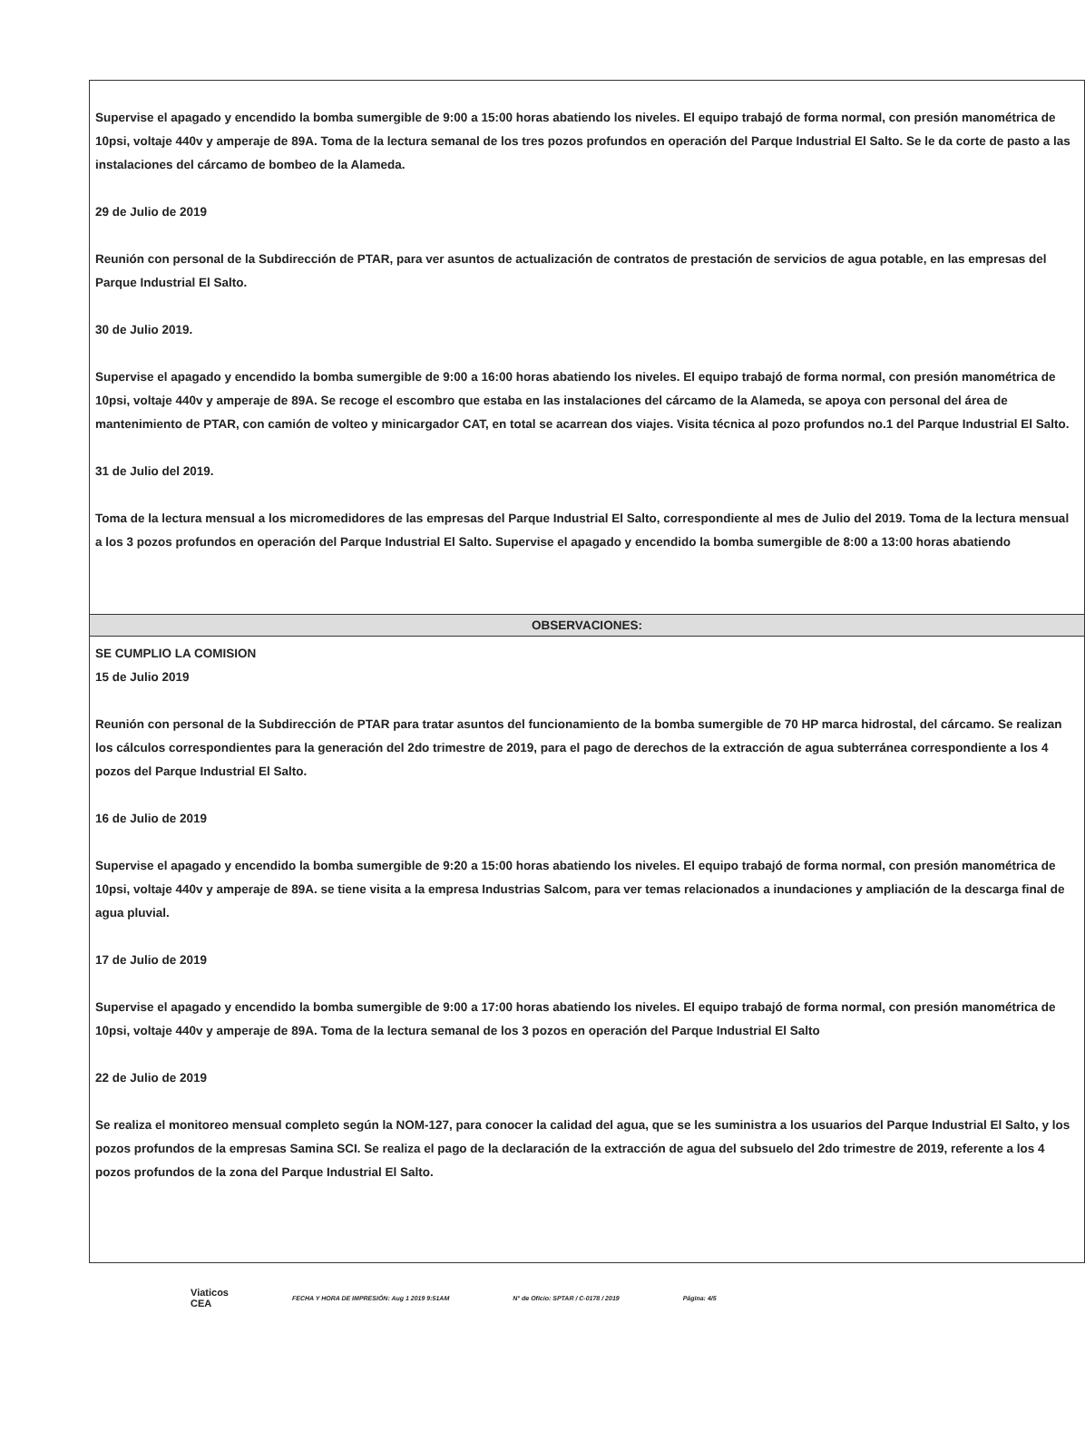Supervise el apagado y encendido la bomba sumergible de 9:00 a 15:00 horas abatiendo los niveles. El equipo trabajó de forma normal, con presión manométrica de 10psi, voltaje 440v y amperaje de 89A. Toma de la lectura semanal de los tres pozos profundos en operación del Parque Industrial El Salto. Se le da corte de pasto a las instalaciones del cárcamo de bombeo de la Alameda.
29 de Julio de 2019
Reunión con personal de la Subdirección de PTAR, para ver asuntos de actualización de contratos de prestación de servicios de agua potable, en las empresas del Parque Industrial El Salto.
30 de Julio 2019.
Supervise el apagado y encendido la bomba sumergible de 9:00 a 16:00 horas abatiendo los niveles. El equipo trabajó de forma normal, con presión manométrica de 10psi, voltaje 440v y amperaje de 89A. Se recoge el escombro que estaba en las instalaciones del cárcamo de la Alameda, se apoya con personal del área de mantenimiento de PTAR, con camión de volteo y minicargador CAT, en total se acarrean dos viajes. Visita técnica al pozo profundos no.1 del Parque Industrial El Salto.
31 de Julio del 2019.
Toma de la lectura mensual a los micromedidores de las empresas del Parque Industrial El Salto, correspondiente al mes de Julio del 2019. Toma de la lectura mensual a los 3 pozos profundos en operación del Parque Industrial El Salto. Supervise el apagado y encendido la bomba sumergible de 8:00 a 13:00 horas abatiendo
OBSERVACIONES:
SE CUMPLIO LA COMISION
15 de Julio 2019
Reunión con personal de la Subdirección de PTAR para tratar asuntos del funcionamiento de la bomba sumergible de 70 HP marca hidrostal, del cárcamo. Se realizan los cálculos correspondientes para la generación del 2do trimestre de 2019, para el pago de derechos de la extracción de agua subterránea correspondiente a los 4 pozos del Parque Industrial El Salto.
16 de Julio de 2019
Supervise el apagado y encendido la bomba sumergible de 9:20 a 15:00 horas abatiendo los niveles. El equipo trabajó de forma normal, con presión manométrica de 10psi, voltaje 440v y amperaje de 89A. se tiene visita a la empresa Industrias Salcom, para ver temas relacionados a inundaciones y ampliación de la descarga final de agua pluvial.
17 de Julio de 2019
Supervise el apagado y encendido la bomba sumergible de 9:00 a 17:00 horas abatiendo los niveles. El equipo trabajó de forma normal, con presión manométrica de 10psi, voltaje 440v y amperaje de 89A. Toma de la lectura semanal de los 3 pozos en operación del Parque Industrial El Salto
22 de Julio de 2019
Se realiza el monitoreo mensual completo según la NOM-127, para conocer la calidad del agua, que se les suministra a los usuarios del Parque Industrial El Salto, y los pozos profundos de la empresas Samina SCI. Se realiza el pago de la declaración de la extracción de agua del subsuelo del 2do trimestre de 2019, referente a los 4 pozos profundos de la zona del Parque Industrial El Salto.
Viaticos
CEA FECHA Y HORA DE IMPRESIÓN: Aug 1 2019 9:51AM N° de Oficio: SPTAR / C-0178 / 2019 Página: 4/5